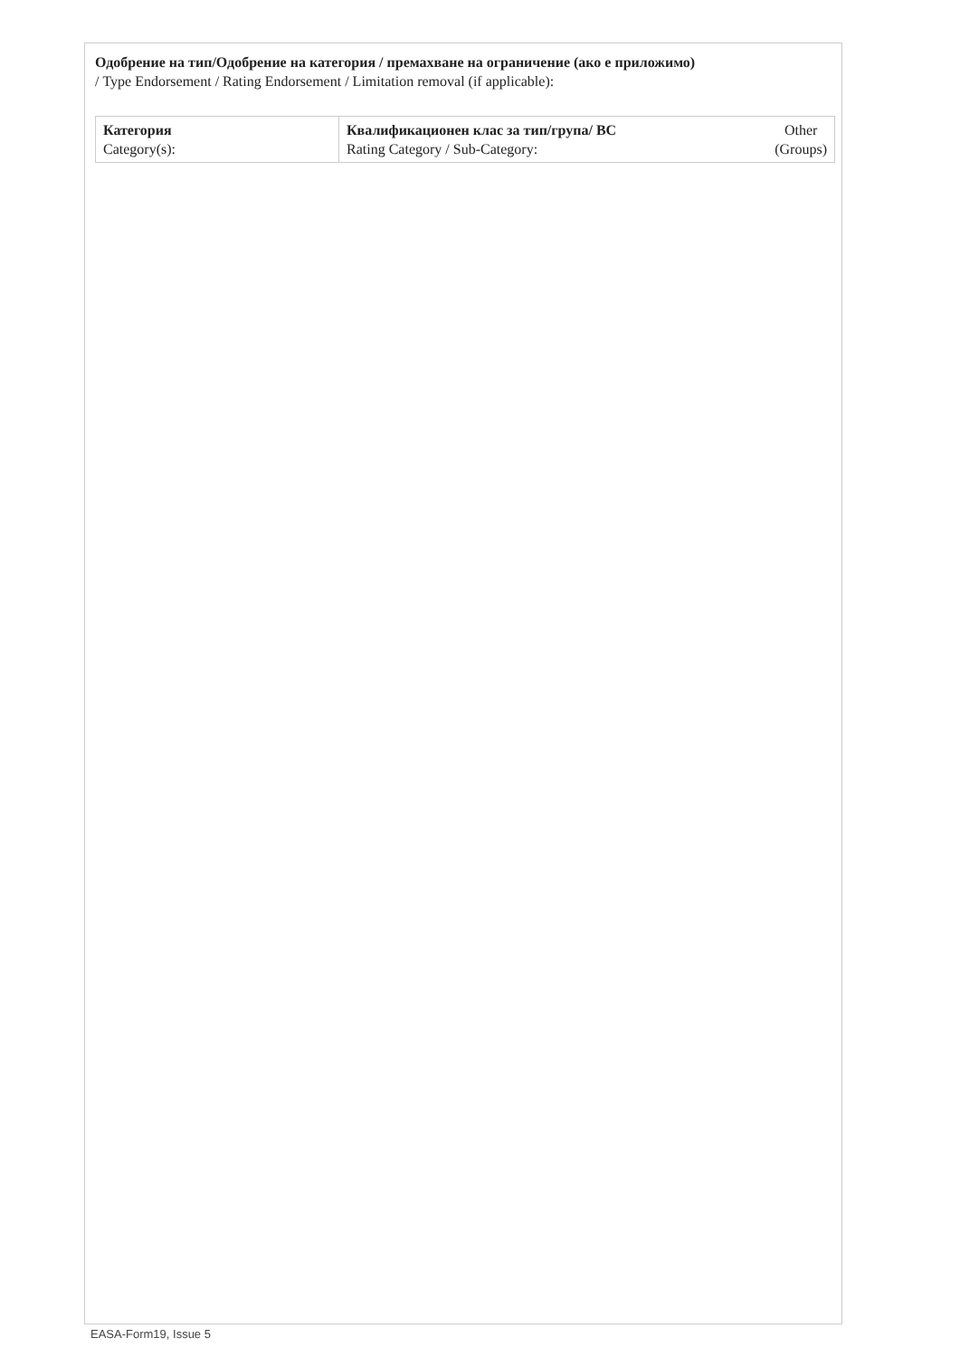Одобрение на тип/Одобрение на категория / премахване на ограничение (ако е приложимо)
/ Type Endorsement / Rating Endorsement / Limitation removal (if applicable):
| Категория Category(s): | Квалификационен клас за тип/група/ ВС Rating Category / Sub-Category: Other (Groups) |
EASA-Form19, Issue 5